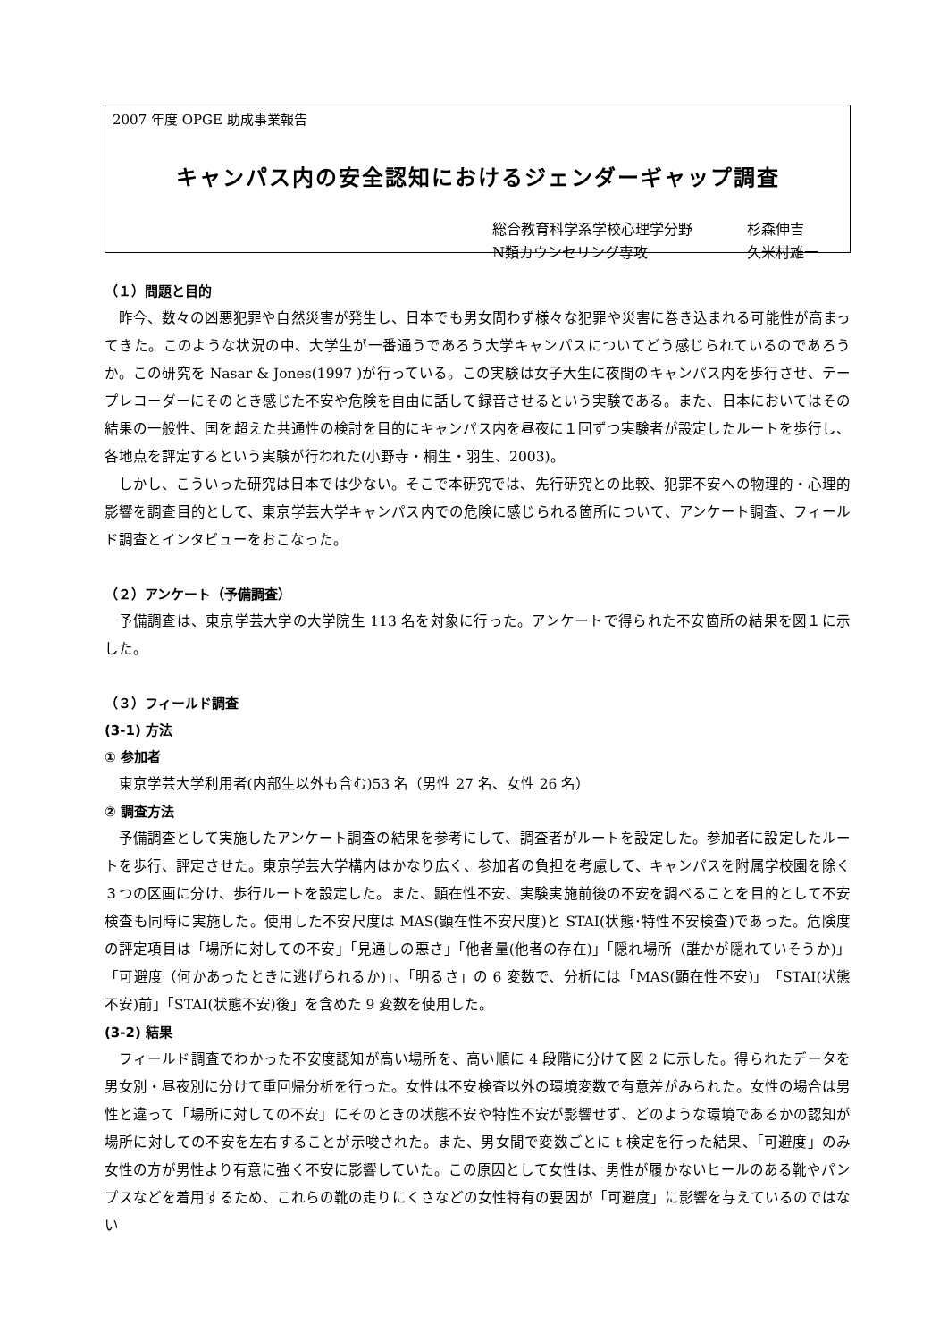2007 年度 OPGE 助成事業報告
キャンパス内の安全認知におけるジェンダーギャップ調査
総合教育科学系学校心理学分野 杉森伸吉
N類カウンセリング専攻 久米村雄一
（１）問題と目的
昨今、数々の凶悪犯罪や自然災害が発生し、日本でも男女問わず様々な犯罪や災害に巻き込まれる可能性が高まってきた。このような状況の中、大学生が一番通うであろう大学キャンパスについてどう感じられているのであろうか。この研究を Nasar & Jones(1997 )が行っている。この実験は女子大生に夜間のキャンパス内を歩行させ、テープレコーダーにそのとき感じた不安や危険を自由に話して録音させるという実験である。また、日本においてはその結果の一般性、国を超えた共通性の検討を目的にキャンパス内を昼夜に１回ずつ実験者が設定したルートを歩行し、各地点を評定するという実験が行われた(小野寺・桐生・羽生、2003)。
しかし、こういった研究は日本では少ない。そこで本研究では、先行研究との比較、犯罪不安への物理的・心理的影響を調査目的として、東京学芸大学キャンパス内での危険に感じられる箇所について、アンケート調査、フィールド調査とインタビューをおこなった。
（２）アンケート（予備調査）
予備調査は、東京学芸大学の大学院生 113 名を対象に行った。アンケートで得られた不安箇所の結果を図１に示した。
（３）フィールド調査
(3-1) 方法
① 参加者
東京学芸大学利用者(内部生以外も含む)53 名（男性 27 名、女性 26 名）
② 調査方法
予備調査として実施したアンケート調査の結果を参考にして、調査者がルートを設定した。参加者に設定したルートを歩行、評定させた。東京学芸大学構内はかなり広く、参加者の負担を考慮して、キャンパスを附属学校園を除く３つの区画に分け、歩行ルートを設定した。また、顕在性不安、実験実施前後の不安を調べることを目的として不安検査も同時に実施した。使用した不安尺度は MAS(顕在性不安尺度)と STAI(状態･特性不安検査)であった。危険度の評定項目は「場所に対しての不安」「見通しの悪さ」「他者量(他者の存在)」「隠れ場所（誰かが隠れていそうか)」「可避度（何かあったときに逃げられるか)」、「明るさ」の 6 変数で、分析には「MAS(顕在性不安)」「STAI(状態不安)前」「STAI(状態不安)後」を含めた 9 変数を使用した。
(3-2) 結果
フィールド調査でわかった不安度認知が高い場所を、高い順に 4 段階に分けて図 2 に示した。得られたデータを男女別・昼夜別に分けて重回帰分析を行った。女性は不安検査以外の環境変数で有意差がみられた。女性の場合は男性と違って「場所に対しての不安」にそのときの状態不安や特性不安が影響せず、どのような環境であるかの認知が場所に対しての不安を左右することが示唆された。また、男女間で変数ごとに t 検定を行った結果、「可避度」のみ女性の方が男性より有意に強く不安に影響していた。この原因として女性は、男性が履かないヒールのある靴やパンプスなどを着用するため、これらの靴の走りにくさなどの女性特有の要因が「可避度」に影響を与えているのではない